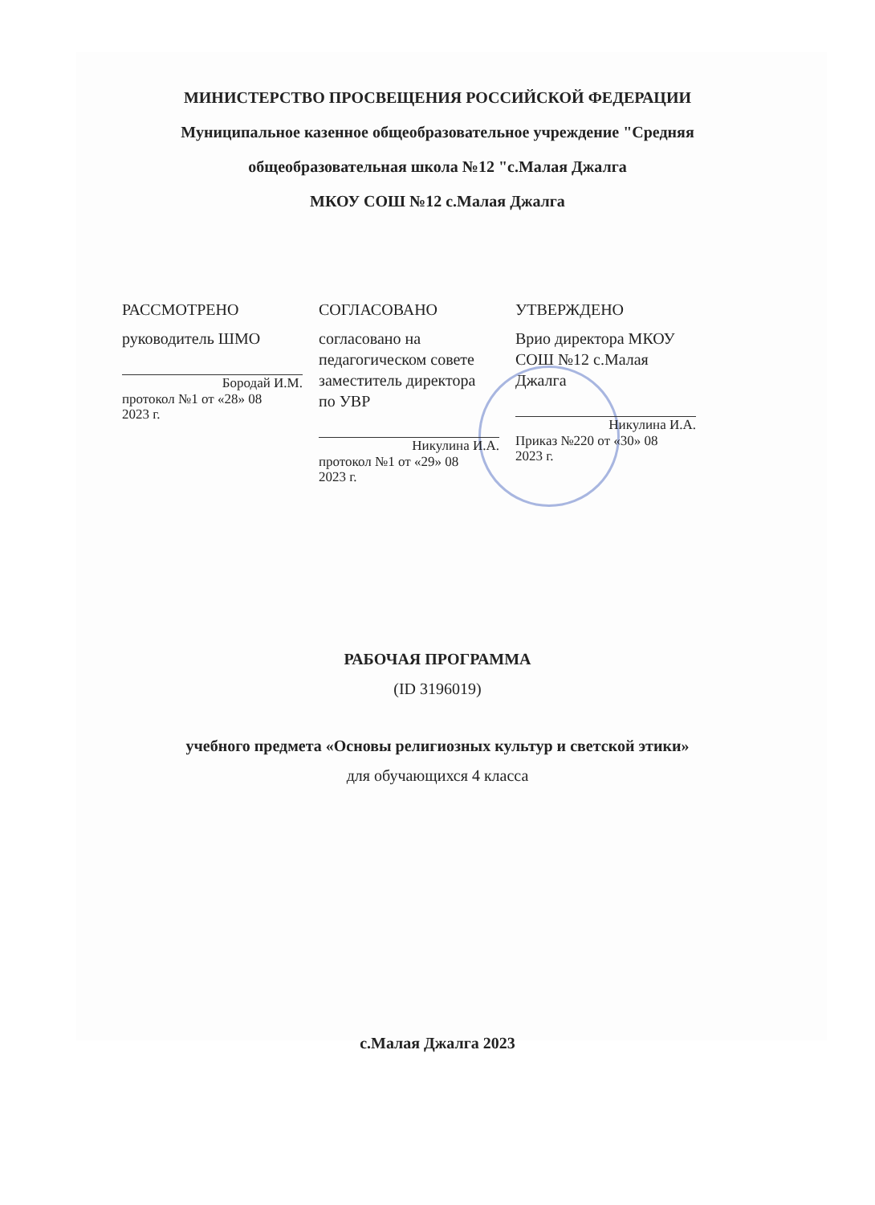МИНИСТЕРСТВО ПРОСВЕЩЕНИЯ РОССИЙСКОЙ ФЕДЕРАЦИИ
Муниципальное казенное общеобразовательное учреждение "Средняя
общеобразовательная школа №12 "с.Малая Джалга
МКОУ СОШ №12 с.Малая Джалга
РАССМОТРЕНО
руководитель ШМО
Бородай И.М.
протокол №1 от «28» 08
2023 г.
СОГЛАСОВАНО
согласовано на
педагогическом совете
заместитель директора
по УВР
Никулина И.А.
протокол №1 от «29» 08
2023 г.
УТВЕРЖДЕНО
Врио директора МКОУ
СОШ №12 с.Малая
Джалга
Никулина И.А.
Приказ №220 от «30» 08
2023 г.
РАБОЧАЯ ПРОГРАММА
(ID 3196019)
учебного предмета «Основы религиозных культур и светской этики»
для обучающихся 4 класса
с.Малая Джалга 2023